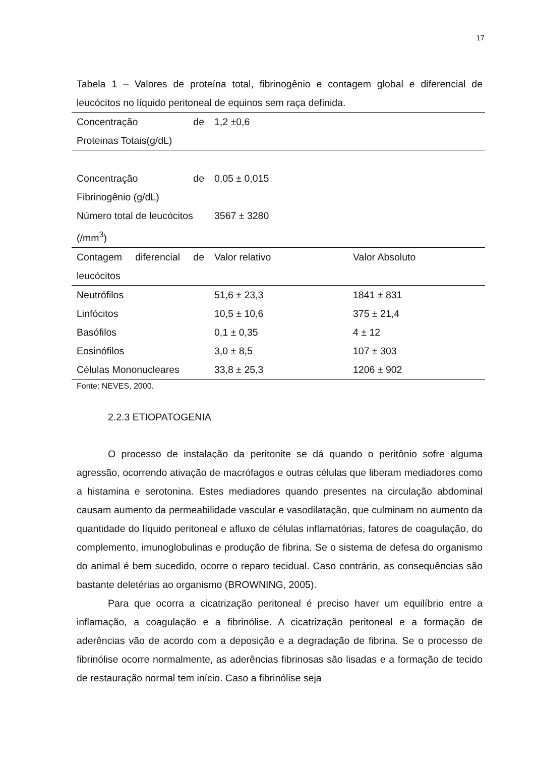17
Tabela 1 – Valores de proteína total, fibrinogênio e contagem global e diferencial de leucócitos no líquido peritoneal de equinos sem raça definida.
| Concentração de Proteinas Totais(g/dL) | 1,2 ±0,6 | |
| Concentração de Fibrinogênio (g/dL) | 0,05 ± 0,015 | |
| Número total de leucócitos (/mm<sup>3</sup>) | 3567 ± 3280 | |
| Contagem diferencial de leucócitos | Valor relativo | Valor Absoluto |
| Neutrófilos | 51,6 ± 23,3 | 1841 ± 831 |
| Linfócitos | 10,5 ± 10,6 | 375 ± 21,4 |
| Basófilos | 0,1 ± 0,35 | 4 ± 12 |
| Eosinófilos | 3,0 ± 8,5 | 107 ± 303 |
| Células Mononucleares | 33,8 ± 25,3 | 1206 ± 902 |
Fonte: NEVES, 2000.
2.2.3 ETIOPATOGENIA
O processo de instalação da peritonite se dá quando o peritônio sofre alguma agressão, ocorrendo ativação de macrófagos e outras células que liberam mediadores como a histamina e serotonina. Estes mediadores quando presentes na circulação abdominal causam aumento da permeabilidade vascular e vasodilatação, que culminam no aumento da quantidade do líquido peritoneal e afluxo de células inflamatórias, fatores de coagulação, do complemento, imunoglobulinas e produção de fibrina. Se o sistema de defesa do organismo do animal é bem sucedido, ocorre o reparo tecidual. Caso contrário, as consequências são bastante deletérias ao organismo (BROWNING, 2005).
Para que ocorra a cicatrização peritoneal é preciso haver um equilíbrio entre a inflamação, a coagulação e a fibrinólise. A cicatrização peritoneal e a formação de aderências vão de acordo com a deposição e a degradação de fibrina. Se o processo de fibrinólise ocorre normalmente, as aderências fibrinosas são lisadas e a formação de tecido de restauração normal tem início. Caso a fibrinólise seja